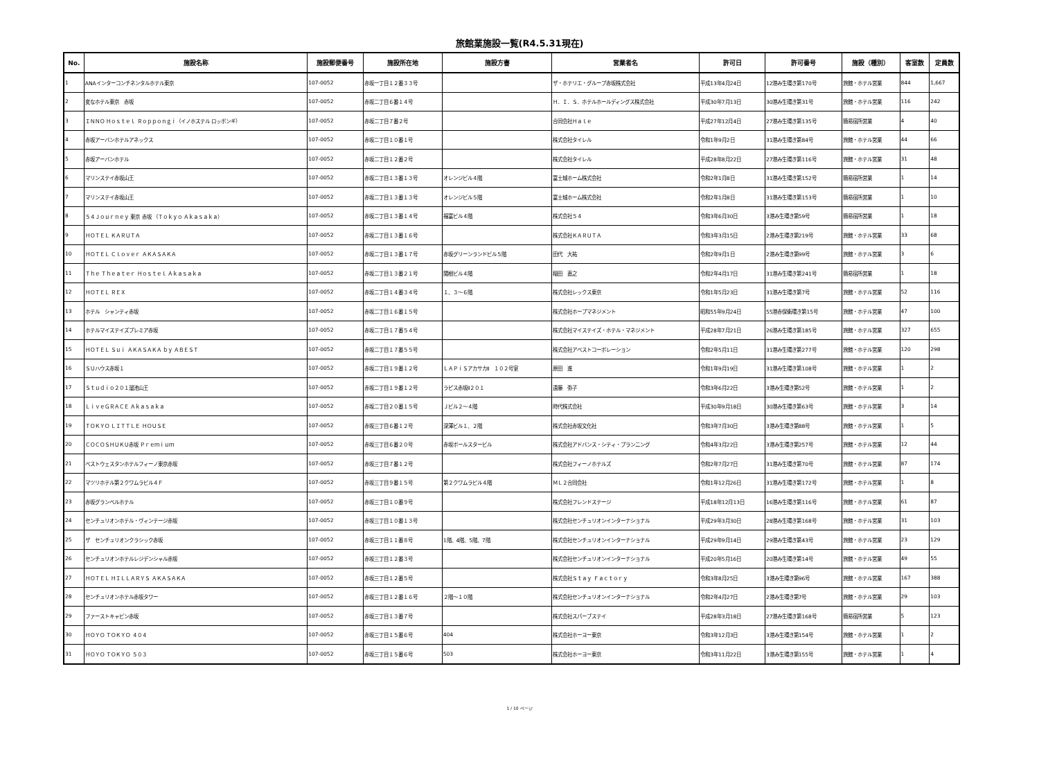旅館業施設一覧(R4.5.31現在)
| No. | 施設名称 | 施設郵便番号 | 施設所在地 | 施設方書 | 営業者名 | 許可日 | 許可番号 | 施設（種別） | 客室数 | 定員数 |
| --- | --- | --- | --- | --- | --- | --- | --- | --- | --- | --- |
| 1 | ANAインターコンチネンタルホテル東京 | 107-0052 | 赤坂一丁目１２番３３号 | | ザ・ホテリエ・グループ赤坂株式会社 | 平成13年4月24日 | 12港み生環き第170号 | 旅館・ホテル営業 | 844 | 1,667 |
| 2 | 変なホテル東京 赤坂 | 107-0052 | 赤坂二丁目６番１４号 | | Ｈ．Ｉ．Ｓ．ホテルホールディングス株式会社 | 平成30年7月13日 | 30港み生環き第31号 | 旅館・ホテル営業 | 116 | 242 |
| 3 | ＩＮＮＯ Ｈｏｓｔｅｌ Ｒｏｐｐｏｎｇｉ（イノホステル ロッポンギ） | 107-0052 | 赤坂二丁目７番２号 | | 合同会社Ｈａｌｅ | 平成27年12月4日 | 27港み生環き第135号 | 簡易宿所営業 | 4 | 40 |
| 4 | 赤坂アーバンホテルアネックス | 107-0052 | 赤坂二丁目１０番１号 | | 株式会社タイレル | 令和1年9月2日 | 31港み生環き第84号 | 旅館・ホテル営業 | 44 | 66 |
| 5 | 赤坂アーバンホテル | 107-0052 | 赤坂二丁目１２番２号 | | 株式会社タイレル | 平成28年8月22日 | 27港み生環き第116号 | 旅館・ホテル営業 | 31 | 48 |
| 6 | マリンステイ赤坂山王 | 107-0052 | 赤坂二丁目１３番１３号 | オレンジビル４階 | 富士城ホーム株式会社 | 令和2年1月8日 | 31港み生環き第152号 | 簡易宿所営業 | 1 | 14 |
| 7 | マリンステイ赤坂山王 | 107-0052 | 赤坂二丁目１３番１３号 | オレンジビル５階 | 富士城ホーム株式会社 | 令和2年1月8日 | 31港み生環き第153号 | 簡易宿所営業 | 1 | 10 |
| 8 | ５４Ｊｏｕｒｎｅｙ 東京 赤坂 （Ｔｏｋｙｏ Ａｋａｓａｋａ） | 107-0052 | 赤坂二丁目１３番１４号 | 福富ビル４階 | 株式会社５４ | 令和3年6月30日 | 3港み生環き第59号 | 簡易宿所営業 | 1 | 18 |
| 9 | ＨＯＴＥＬ ＫＡＲＵＴＡ | 107-0052 | 赤坂二丁目１３番１６号 | | 株式会社ＫＡＲＵＴＡ | 令和3年3月15日 | 2港み生環き第219号 | 旅館・ホテル営業 | 33 | 68 |
| 10 | ＨＯＴＥＬ Ｃｌｏｖｅｒ ＡＫＡＳＡＫＡ | 107-0052 | 赤坂二丁目１３番１７号 | 赤坂グリーンランドビル５階 | 田代 大祐 | 令和2年9月1日 | 2港み生環き第99号 | 旅館・ホテル営業 | 3 | 6 |
| 11 | Ｔｈｅ Ｔｈｅａｔｅｒ Ｈｏｓｔｅｌ Ａｋａｓａｋａ | 107-0052 | 赤坂二丁目１３番２１号 | 関根ビル４階 | 稲田 直之 | 令和2年4月17日 | 31港み生環き第241号 | 簡易宿所営業 | 1 | 18 |
| 12 | ＨＯＴＥＬ ＲＥＸ | 107-0052 | 赤坂二丁目１４番３４号 | １、３～６階 | 株式会社レックス東京 | 令和1年5月23日 | 31港み生環き第7号 | 旅館・ホテル営業 | 52 | 116 |
| 13 | ホテル シャンティ赤坂 | 107-0052 | 赤坂二丁目１６番１５号 | | 株式会社ホープマネジメント | 昭和55年9月24日 | 55港赤保衛環き第15号 | 旅館・ホテル営業 | 47 | 100 |
| 14 | ホテルマイステイズプレミア赤坂 | 107-0052 | 赤坂二丁目１７番５４号 | | 株式会社マイステイズ・ホテル・マネジメント | 平成28年7月21日 | 26港み生環き第185号 | 旅館・ホテル営業 | 327 | 655 |
| 15 | ＨＯＴＥＬ Ｓｕｉ ＡＫＡＳＡＫＡ ｂｙ ＡＢＥＳＴ | 107-0052 | 赤坂二丁目１７番５５号 | | 株式会社アベストコーポレーション | 令和2年5月11日 | 31港み生環き第277号 | 旅館・ホテル営業 | 120 | 298 |
| 16 | ＳＵハウス赤坂１ | 107-0052 | 赤坂二丁目１９番１２号 | ＬＡＰｉＳアカサカⅡ １０２号室 | 原田 進 | 令和1年9月19日 | 31港み生環き第108号 | 旅館・ホテル営業 | 1 | 2 |
| 17 | Ｓｔｕｄｉｏ２０１溜池山王 | 107-0052 | 赤坂二丁目１９番１２号 | ラピス赤坂Ⅱ２０１ | 遠藤 弥子 | 令和3年6月22日 | 3港み生環き第52号 | 旅館・ホテル営業 | 1 | 2 |
| 18 | ＬｉｖｅＧＲＡＣＥ Ａｋａｓａｋａ | 107-0052 | 赤坂二丁目２０番１５号 | Ｊビル２～４階 | 時代株式会社 | 平成30年9月18日 | 30港み生環き第63号 | 旅館・ホテル営業 | 3 | 14 |
| 19 | ＴＯＫＹＯ ＬＩＴＴＬＥ ＨＯＵＳＥ | 107-0052 | 赤坂三丁目６番１２号 | 深澤ビル１、２階 | 株式会社赤坂文化社 | 令和3年7月30日 | 3港み生環き第88号 | 旅館・ホテル営業 | 1 | 5 |
| 20 | ＣＯＣＯＳＨＵＫＵ赤坂 Ｐｒｅｍｉｕｍ | 107-0052 | 赤坂三丁目６番２０号 | 赤坂ポールスタービル | 株式会社アドバンス・シティ・プランニング | 令和4年3月22日 | 3港み生環き第257号 | 旅館・ホテル営業 | 12 | 44 |
| 21 | ベストウェスタンホテルフィーノ東京赤坂 | 107-0052 | 赤坂三丁目７番１２号 | | 株式会社フィーノホテルズ | 令和2年7月27日 | 31港み生環き第70号 | 旅館・ホテル営業 | 87 | 174 |
| 22 | マツリホテル第２クワムラビル４Ｆ | 107-0052 | 赤坂三丁目９番１５号 | 第２クワムラビル４階 | ＭＬ２合同会社 | 令和1年12月26日 | 31港み生環き第172号 | 旅館・ホテル営業 | 1 | 8 |
| 23 | 赤坂グランベルホテル | 107-0052 | 赤坂三丁目１０番９号 | | 株式会社フレンドステージ | 平成18年12月13日 | 16港み生環き第116号 | 旅館・ホテル営業 | 61 | 87 |
| 24 | センチュリオンホテル・ヴィンテージ赤坂 | 107-0052 | 赤坂三丁目１０番１３号 | | 株式会社センチュリオンインターナショナル | 平成29年3月30日 | 28港み生環き第168号 | 旅館・ホテル営業 | 31 | 103 |
| 25 | ザ センチュリオンクラシック赤坂 | 107-0052 | 赤坂三丁目１１番８号 | 1階、4階、5階、7階 | 株式会社センチュリオンインターナショナル | 平成29年9月14日 | 29港み生環き第43号 | 旅館・ホテル営業 | 23 | 129 |
| 26 | センチュリオンホテルレジデンシャル赤坂 | 107-0052 | 赤坂三丁目１２番３号 | | 株式会社センチュリオンインターナショナル | 平成20年5月16日 | 20港み生環き第14号 | 旅館・ホテル営業 | 49 | 55 |
| 27 | ＨＯＴＥＬ ＨＩＬＬＡＲＹＳ ＡＫＡＳＡＫＡ | 107-0052 | 赤坂三丁目１２番５号 | | 株式会社Ｓｔａｙ Ｆａｃｔｏｒｙ | 令和3年8月25日 | 3港み生環き第96号 | 旅館・ホテル営業 | 167 | 388 |
| 28 | センチュリオンホテル赤坂タワー | 107-0052 | 赤坂三丁目１２番１６号 | ２階～１０階 | 株式会社センチュリオンインターナショナル | 令和2年4月27日 | 2港み生環き第7号 | 旅館・ホテル営業 | 29 | 103 |
| 29 | ファーストキャビン赤坂 | 107-0052 | 赤坂三丁目１３番７号 | | 株式会社スパーブステイ | 平成28年3月18日 | 27港み生環き第168号 | 簡易宿所営業 | 5 | 123 |
| 30 | ＨＯＹＯ ＴＯＫＹＯ ４０４ | 107-0052 | 赤坂三丁目１５番６号 | 404 | 株式会社ホーヨー東京 | 令和3年12月3日 | 3港み生環き第154号 | 旅館・ホテル営業 | 1 | 2 |
| 31 | ＨＯＹＯ ＴＯＫＹＯ ５０３ | 107-0052 | 赤坂三丁目１５番６号 | 503 | 株式会社ホーヨー東京 | 令和3年11月22日 | 3港み生環き第155号 | 旅館・ホテル営業 | 1 | 4 |
1 / 10 ページ